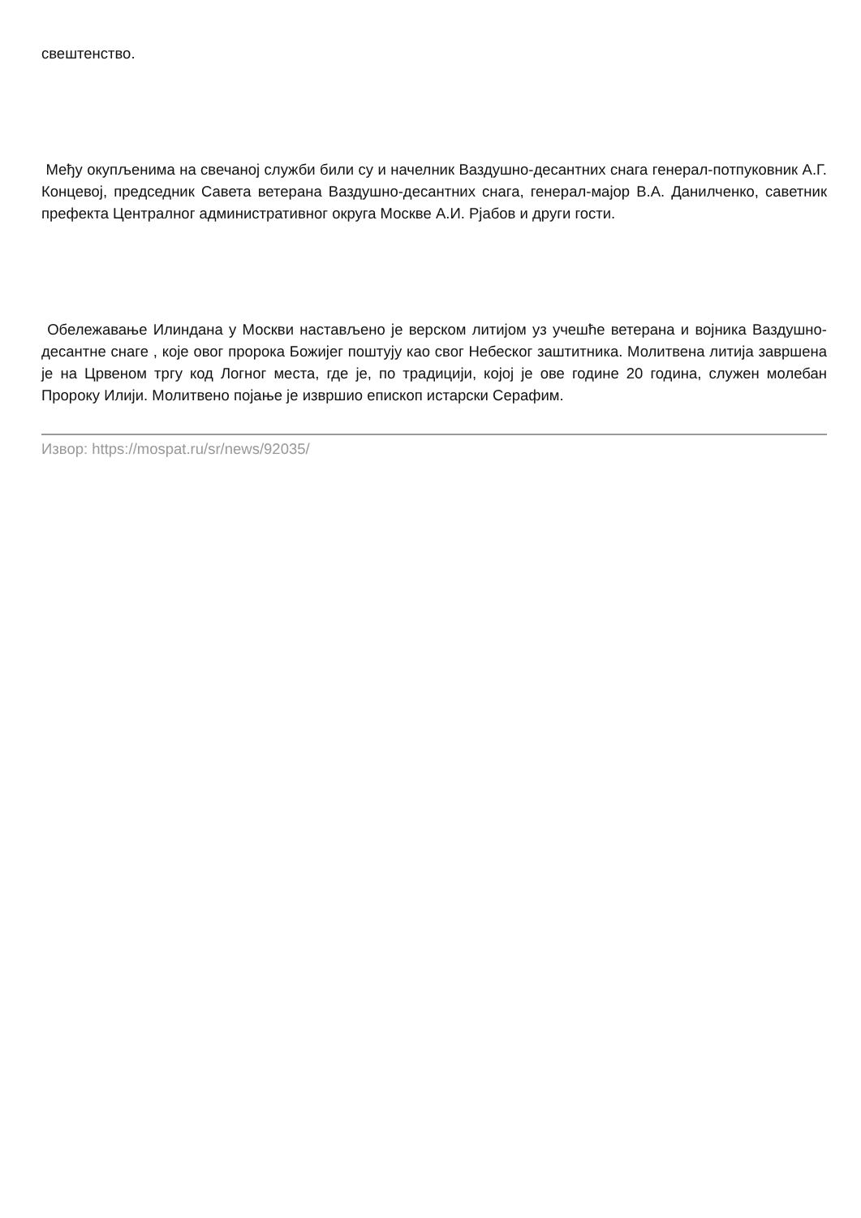свештенство.
Међу окупљенима на свечаној служби били су и начелник Ваздушно-десантних снага генерал-потпуковник А.Г. Концевој, председник Савета ветерана Ваздушно-десантних снага, генерал-мајор В.А. Данилченко, саветник префекта Централног административног округа Москве А.И. Рјабов и други гости.
Обележавање Илиндана у Москви настављено је верском литијом уз учешће ветерана и војника Ваздушно-десантне снаге , које овог пророка Божијег поштују као свог Небеског заштитника. Молитвена литија завршена је на Црвеном тргу код Логног места, где је, по традицији, којој је ове године 20 година, служен молебан Пророку Илији. Молитвено појање је извршио епископ истарски Серафим.
Извор: https://mospat.ru/sr/news/92035/